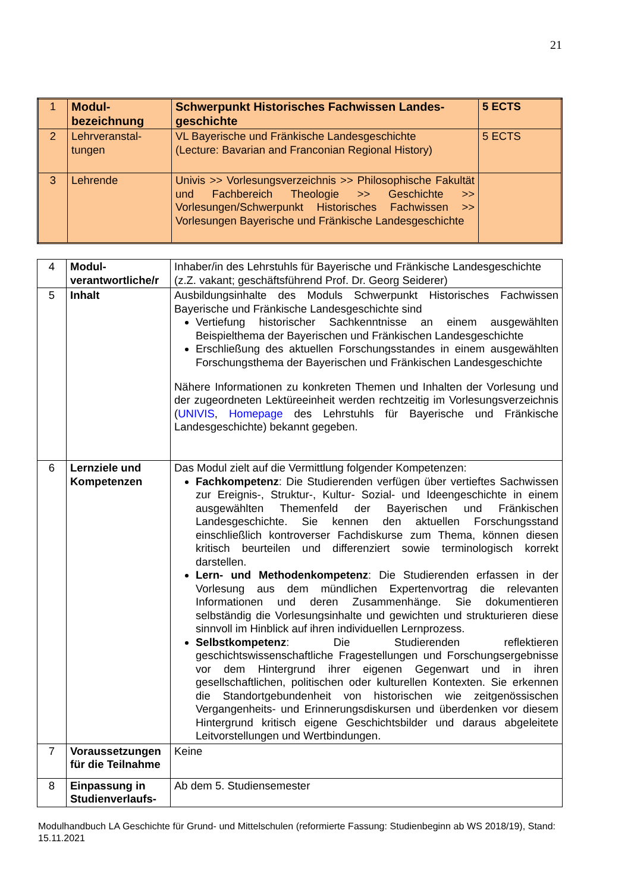21
| 1 | Modul-bezeichnung | Schwerpunkt Historisches Fachwissen Landes-geschichte | 5 ECTS |
| 2 | Lehrveranstal-tungen | VL Bayerische und Fränkische Landesgeschichte (Lecture: Bavarian and Franconian Regional History) | 5 ECTS |
| 3 | Lehrende | Univis >> Vorlesungsverzeichnis >> Philosophische Fakultät und Fachbereich Theologie >> Geschichte >> Vorlesungen/Schwerpunkt Historisches Fachwissen >> Vorlesungen Bayerische und Fränkische Landesgeschichte | |
| 4 | Modul-verantwortliche/r | Inhaber/in des Lehrstuhls für Bayerische und Fränkische Landesgeschichte (z.Z. vakant; geschäftsführend Prof. Dr. Georg Seiderer) |
| 5 | Inhalt | Ausbildungsinhalte des Moduls Schwerpunkt Historisches Fachwissen Bayerische und Fränkische Landesgeschichte sind Vertiefung historischer Sachkenntnisse an einem ausgewählten Beispielthema der Bayerischen und Fränkischen Landesgeschichte Erschließung des aktuellen Forschungsstandes in einem ausgewählten Forschungsthema der Bayerischen und Fränkischen Landesgeschichte Nähere Informationen zu konkreten Themen und Inhalten der Vorlesung und der zugeordneten Lektüreeinheit werden rechtzeitig im Vorlesungsverzeichnis ( UNIVIS , Homepage des Lehrstuhls für Bayerische und Fränkische Landesgeschichte) bekannt gegeben. |
| 6 | Lernziele und Kompetenzen | Das Modul zielt auf die Vermittlung folgender Kompetenzen: Fachkompetenz : Die Studierenden verfügen über vertieftes Sachwissen zur Ereignis-, Struktur-, Kultur- Sozial- und Ideengeschichte in einem ausgewählten Themenfeld der Bayerischen und Fränkischen Landesgeschichte. Sie kennen den aktuellen Forschungsstand einschließlich kontroverser Fachdiskurse zum Thema, können diesen kritisch beurteilen und differenziert sowie terminologisch korrekt darstellen. Lern- und Methodenkompetenz : Die Studierenden erfassen in der Vorlesung aus dem mündlichen Expertenvortrag die relevanten Informationen und deren Zusammenhänge. Sie dokumentieren selbständig die Vorlesungsinhalte und gewichten und strukturieren diese sinnvoll im Hinblick auf ihren individuellen Lernprozess. Selbstkompetenz : Die Studierenden reflektieren geschichtswissenschaftliche Fragestellungen und Forschungsergebnisse vor dem Hintergrund ihrer eigenen Gegenwart und in ihren gesellschaftlichen, politischen oder kulturellen Kontexten. Sie erkennen die Standortgebundenheit von historischen wie zeitgenössischen Vergangenheits- und Erinnerungsdiskursen und überdenken vor diesem Hintergrund kritisch eigene Geschichtsbilder und daraus abgeleitete Leitvorstellungen und Wertbindungen. |
| 7 | Voraussetzungen für die Teilnahme | Keine |
| 8 | Einpassung in Studienverlaufs- | Ab dem 5. Studiensemester |
Modulhandbuch LA Geschichte für Grund- und Mittelschulen (reformierte Fassung: Studienbeginn ab WS 2018/19), Stand: 15.11.2021